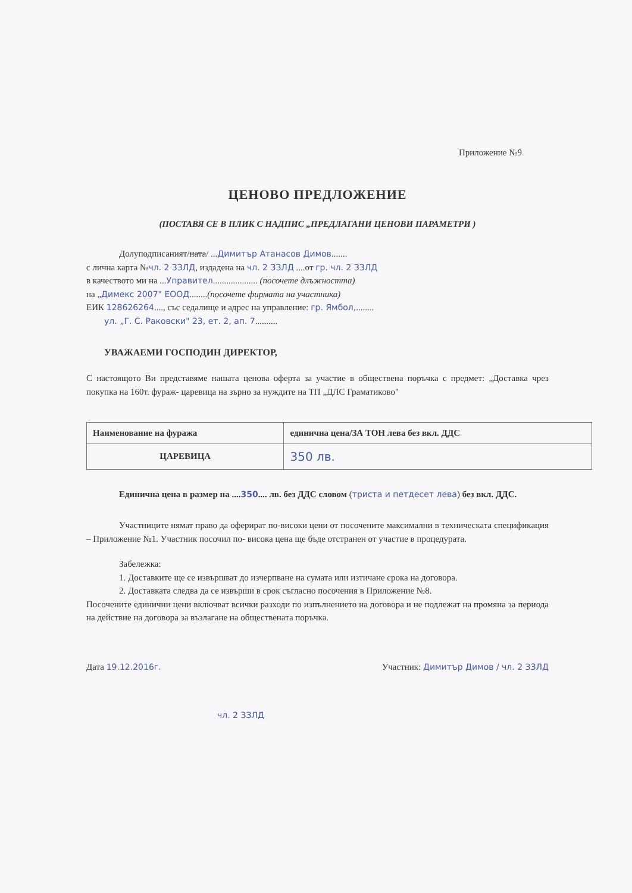Приложение №9
ЦЕНОВО ПРЕДЛОЖЕНИЕ
(ПОСТАВЯ СЕ В ПЛИК С НАДПИС „ПРЕДЛАГАНИ ЦЕНОВИ ПАРАМЕТРИ )
Долуподписаният/ната/ ...Димитър Атанасов Димов.......
с лична карта №чл. 2 ЗЗЛД, издадена на чл. 2 ЗЗЛД ....от гр. чл. 2 ЗЗЛД
в качеството ми на ...Управител.................... (посочете длъжността)
на „Димекс 2007" ЕООД........(посочете фирмата на участника)
ЕИК 128626264...., със седалище и адрес на управление: гр. Ямбол,........
ул. „Г. С. Раковски" 23, ет. 2, ап. 7..........
УВАЖАЕМИ ГОСПОДИН ДИРЕКТОР,
С настоящото Ви представяме нашата ценова оферта за участие в обществена поръчка с предмет: „Доставка чрез покупка на 160т. фураж- царевица на зърно за нуждите на ТП „ДЛС Граматиково"
| Наименование на фуража | единична цена/ЗА ТОН лева без вкл. ДДС |
| --- | --- |
| ЦАРЕВИЦА | 350 лв. |
Единична цена в размер на ....350.... лв. без ДДС словом (триста и петдесет лева) без вкл. ДДС.
Участниците нямат право да оферират по-високи цени от посочените максимални в техническата спецификация – Приложение №1. Участник посочил по- висока цена ще бъде отстранен от участие в процедурата.
Забележка:
1. Доставките ще се извършват до изчерпване на сумата или изтичане срока на договора.
2. Доставката следва да се извърши в срок съгласно посочения в Приложение №8.
Посочените единични цени включват всички разходи по изпълнението на договора и не подлежат на промяна за периода на действие на договора за възлагане на обществената поръчка.
Дата 19.12.2016г. Участник: Димитър Димов / чл. 2 ЗЗЛД
чл. 2 ЗЗЛД